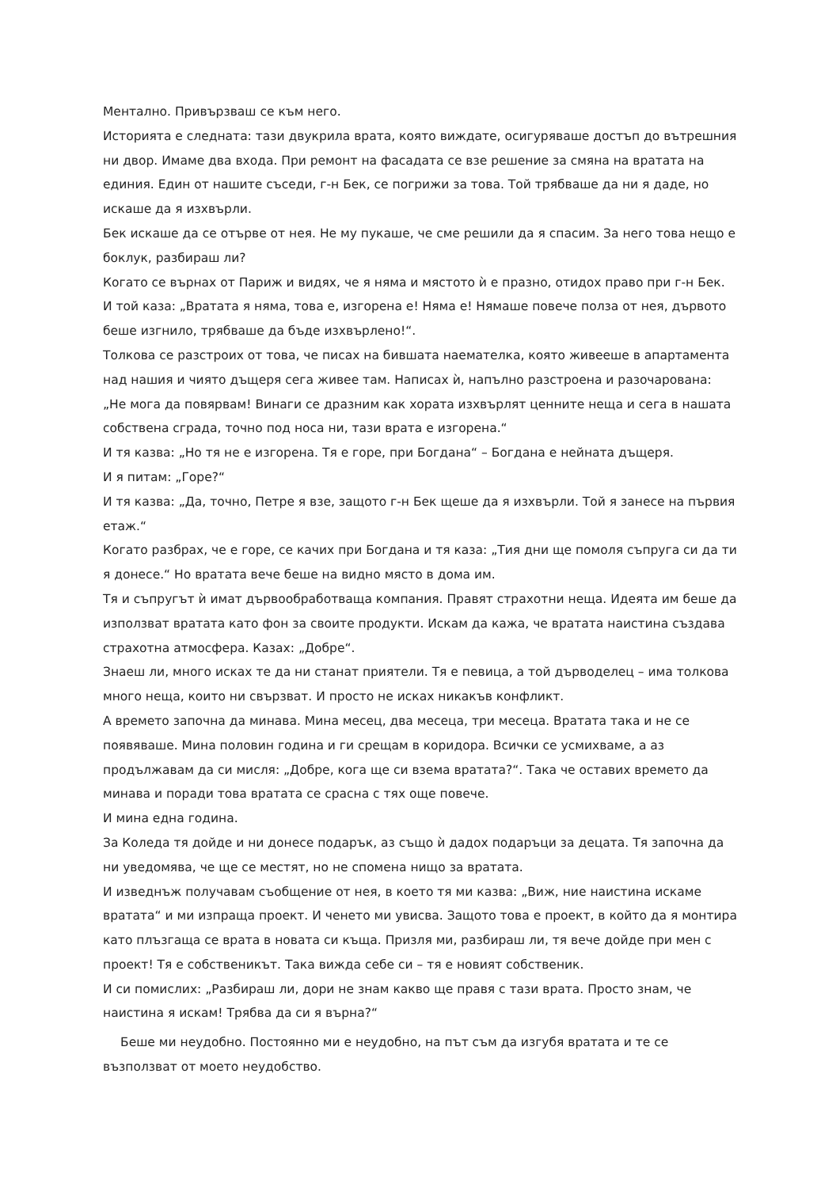Ментално. Привързваш се към него.
Историята е следната: тази двукрила врата, която виждате, осигуряваше достъп до вътрешния ни двор. Имаме два входа. При ремонт на фасадата се взе решение за смяна на вратата на единия. Един от нашите съседи, г-н Бек, се погрижи за това. Той трябваше да ни я даде, но искаше да я изхвърли.
Бек искаше да се отърве от нея. Не му пукаше, че сме решили да я спасим. За него това нещо е боклук, разбираш ли?
Когато се върнах от Париж и видях, че я няма и мястото ѝ е празно, отидох право при г-н Бек. И той каза: „Вратата я няма, това е, изгорена е! Няма е! Нямаше повече полза от нея, дървото беше изгнило, трябваше да бъде изхвърлено!“.
Толкова се разстроих от това, че писах на бившата наемателка, която живееше в апартамента над нашия и чиято дъщеря сега живее там. Написах ѝ, напълно разстроена и разочарована: „Не мога да повярвам! Винаги се дразним как хората изхвърлят ценните неща и сега в нашата собствена сграда, точно под носа ни, тази врата е изгорена.“
И тя казва: „Но тя не е изгорена. Тя е горе, при Богдана“ – Богдана е нейната дъщеря.
И я питам: „Горе?“
И тя казва: „Да, точно, Петре я взе, защото г-н Бек щеше да я изхвърли. Той я занесе на първия етаж.“
Когато разбрах, че е горе, се качих при Богдана и тя каза: „Тия дни ще помоля съпруга си да ти я донесе.“ Но вратата вече беше на видно място в дома им.
Тя и съпругът ѝ имат дървообработваща компания. Правят страхотни неща. Идеята им беше да използват вратата като фон за своите продукти. Искам да кажа, че вратата наистина създава страхотна атмосфера. Казах: „Добре“.
Знаеш ли, много исках те да ни станат приятели. Тя е певица, а той дърводелец – има толкова много неща, които ни свързват. И просто не исках никакъв конфликт.
А времето започна да минава. Мина месец, два месеца, три месеца. Вратата така и не се появяваше. Мина половин година и ги срещам в коридора. Всички се усмихваме, а аз продължавам да си мисля: „Добре, кога ще си взема вратата?“. Така че оставих времето да минава и поради това вратата се срасна с тях още повече.
И мина една година.
За Коледа тя дойде и ни донесе подарък, аз също ѝ дадох подаръци за децата. Тя започна да ни уведомява, че ще се местят, но не спомена нищо за вратата.
И изведнъж получавам съобщение от нея, в което тя ми казва: „Виж, ние наистина искаме вратата“ и ми изпраща проект. И ченето ми увисва. Защото това е проект, в който да я монтира като плъзгаща се врата в новата си къща. Призля ми, разбираш ли, тя вече дойде при мен с проект! Тя е собственикът. Така виждa себе си – тя е новият собственик.
И си помислих: „Разбираш ли, дори не знам какво ще правя с тази врата. Просто знам, че наистина я искам! Трябва да си я върна?“
Беше ми неудобно. Постоянно ми е неудобно, на път съм да изгубя вратата и те се възползват от моето неудобство.